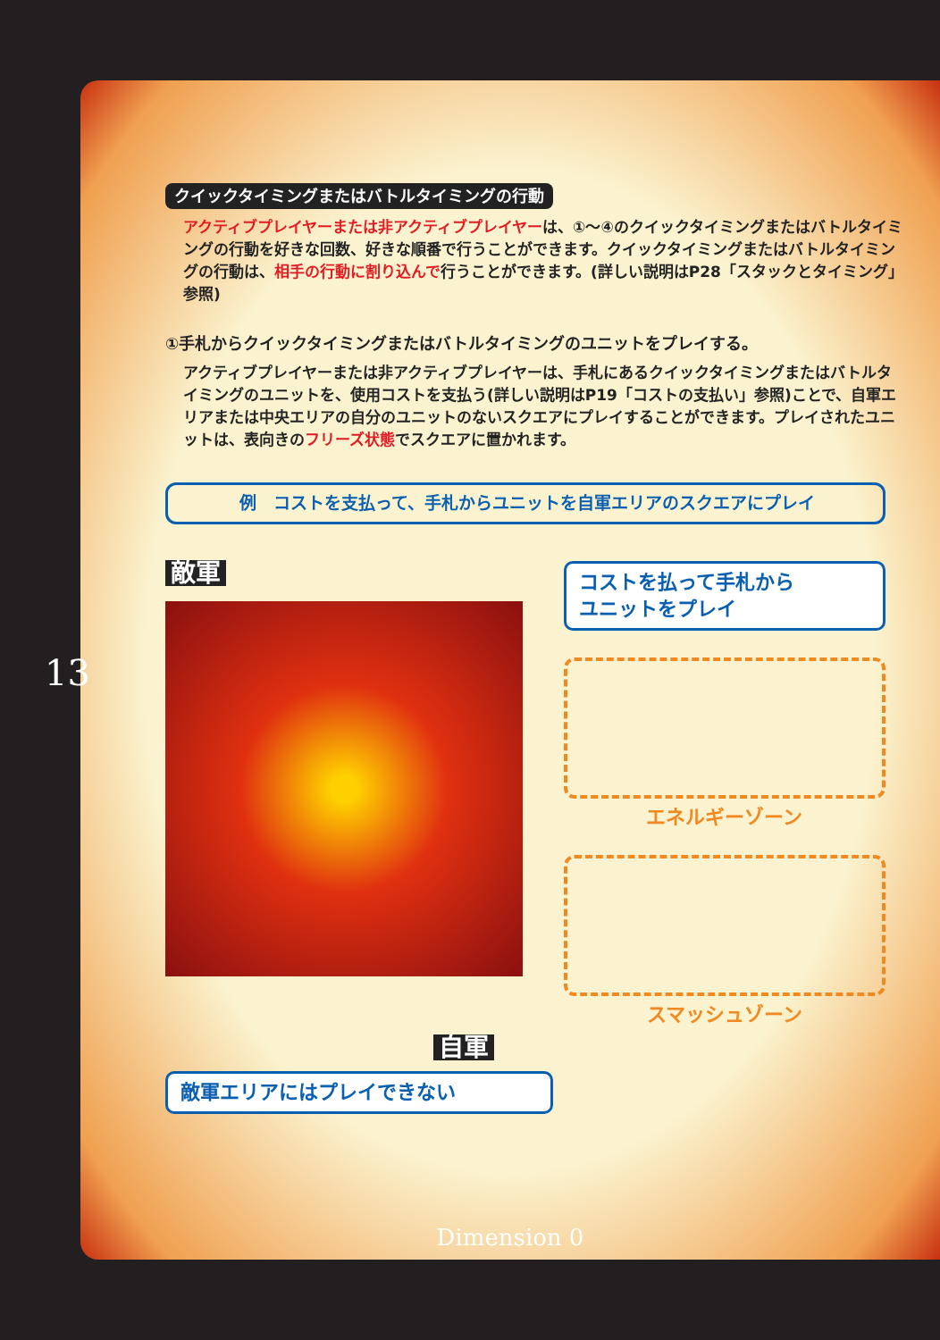13
クイックタイミングまたはバトルタイミングの行動
アクティブプレイヤーまたは非アクティブプレイヤーは、①～④のクイックタイミングまたはバトルタイミングの行動を好きな回数、好きな順番で行うことができます。クイックタイミングまたはバトルタイミングの行動は、相手の行動に割り込んで行うことができます。(詳しい説明はP28「スタックとタイミング」参照)
①手札からクイックタイミングまたはバトルタイミングのユニットをプレイする。
アクティブプレイヤーまたは非アクティブプレイヤーは、手札にあるクイックタイミングまたはバトルタイミングのユニットを、使用コストを支払う(詳しい説明はP19「コストの支払い」参照)ことで、自軍エリアまたは中央エリアの自分のユニットのないスクエアにプレイすることができます。プレイされたユニットは、表向きのフリーズ状態でスクエアに置かれます。
例　コストを支払って、手札からユニットを自軍エリアのスクエアにプレイ
敵軍
コストを払って手札から
ユニットをプレイ
エネルギーゾーン
スマッシュゾーン
自軍
敵軍エリアにはプレイできない
Dimension 0